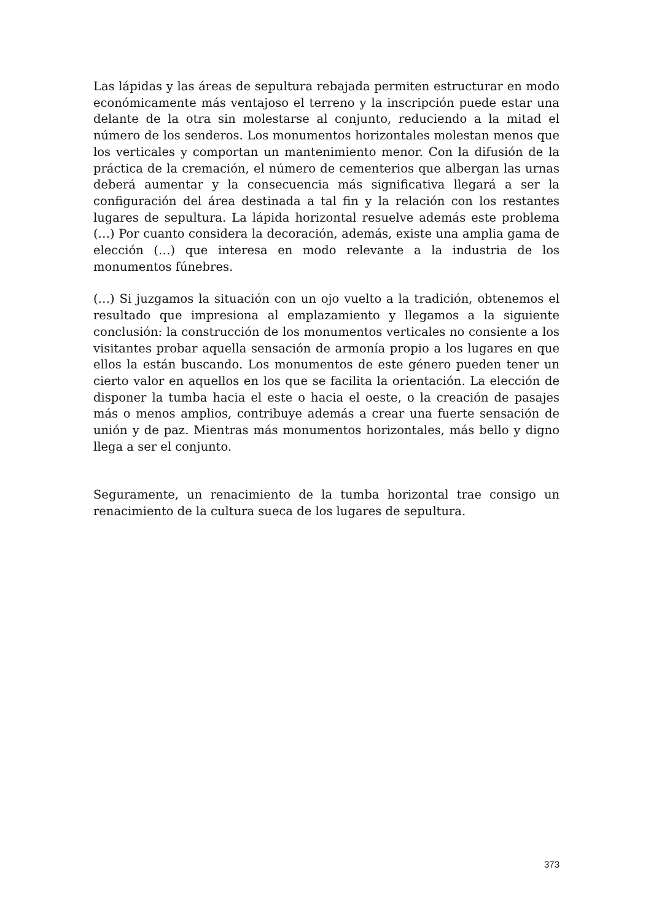Las lápidas y las áreas de sepultura rebajada permiten estructurar en modo económicamente más ventajoso el terreno y la inscripción puede estar una delante de la otra sin molestarse al conjunto, reduciendo a la mitad el número de los senderos. Los monumentos horizontales molestan menos que los verticales y comportan un mantenimiento menor. Con la difusión de la práctica de la cremación, el número de cementerios que albergan las urnas deberá aumentar y la consecuencia más significativa llegará a ser la configuración del área destinada a tal fin y la relación con los restantes lugares de sepultura. La lápida horizontal resuelve además este problema (…) Por cuanto considera la decoración, además, existe una amplia gama de elección (…) que interesa en modo relevante a la industria de los monumentos fúnebres.
(…) Si juzgamos la situación con un ojo vuelto a la tradición, obtenemos el resultado que impresiona al emplazamiento y llegamos a la siguiente conclusión: la construcción de los monumentos verticales no consiente a los visitantes probar aquella sensación de armonía propio a los lugares en que ellos la están buscando. Los monumentos de este género pueden tener un cierto valor en aquellos en los que se facilita la orientación. La elección de disponer la tumba hacia el este o hacia el oeste, o la creación de pasajes más o menos amplios, contribuye además a crear una fuerte sensación de unión y de paz. Mientras más monumentos horizontales, más bello y digno llega a ser el conjunto.
Seguramente, un renacimiento de la tumba horizontal trae consigo un renacimiento de la cultura sueca de los lugares de sepultura.
373